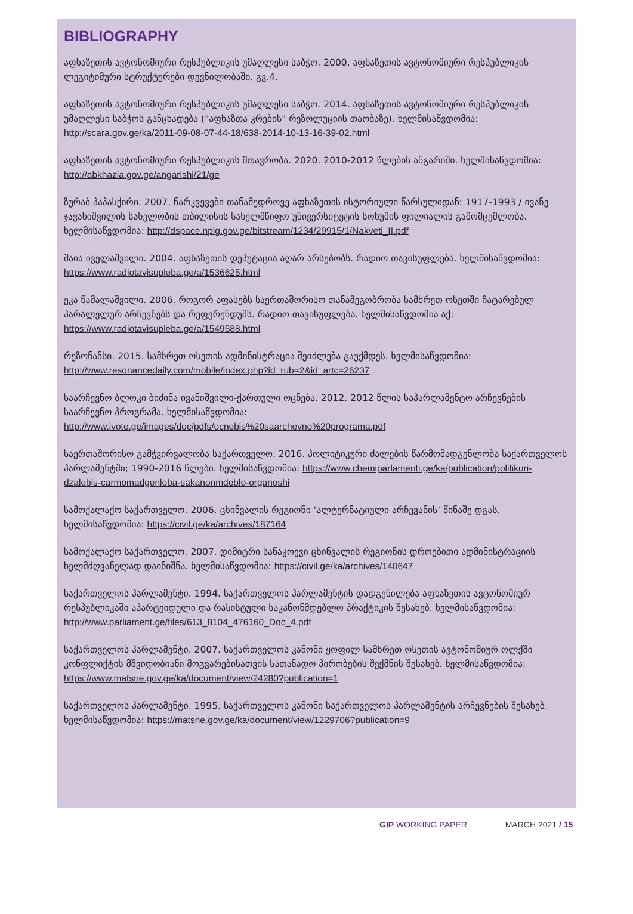BIBLIOGRAPHY
აფხაზეთის ავტონომიური რესპუბლიკის უმაღლესი საბჭო. 2000. აფხაზეთის ავტონომიური რესპუბლიკის ლეგიტიმური სტრუქტურები დევნილობაში. გვ.4.
აფხაზეთის ავტონომიური რესპუბლიკის უმაღლესი საბჭო. 2014. აფხაზეთის ავტონომიური რესპუბლიკის უმაღლესი საბჭოს განცხადება ("აფხაზთა კრების" რეზოლუციის თაობაზე). ხელმისაწვდომია: http://scara.gov.ge/ka/2011-09-08-07-44-18/638-2014-10-13-16-39-02.html
აფხაზეთის ავტონომიური რესპუბლიკის მთავრობა. 2020. 2010-2012 წლების ანგარიში. ხელმისაწვდომია: http://abkhazia.gov.ge/angarishi/21/ge
ზურაბ პაპასქირი. 2007. ნარკვევები თანამედროვე აფხაზეთის ისტორიული წარსულიდან: 1917-1993 / ივანე ჯავახიშვილის სახელობის თბილისის სახელმწიფო უნივერსიტეტის სოხუმის ფილიალის გამომცემლობა. ხელმისაწვდომია: http://dspace.nplg.gov.ge/bitstream/1234/29915/1/Nakveti_II.pdf
მაია იველაშვილი. 2004. აფხაზეთის დეპუტაცია აღარ არსებობს. რადიო თავისუფლება. ხელმისაწვდომია: https://www.radiotavisupleba.ge/a/1536625.html
ეკა წამალაშვილი. 2006. როგორ აფასებს საერთაშორისო თანამეგობრობა სამხრეთ ოსეთში ჩატარებულ პარალელურ არჩევნებს და რეფერენდუმს. რადიო თავისუფლება. ხელმისაწვდომია აქ: https://www.radiotavisupleba.ge/a/1549588.html
რეზონანსი. 2015. სამხრეთ ოსეთის ადმინისტრაცია შეიძლება გაუქმდეს. ხელმისაწვდომია: http://www.resonancedaily.com/mobile/index.php?id_rub=2&id_artc=26237
საარჩევნო ბლოკი ბიძინა ივანიშვილი-ქართული ოცნება. 2012. 2012 წლის საპარლამენტო არჩევნების საარჩევნო პროგრამა. ხელმისაწვდომია: http://www.ivote.ge/images/doc/pdfs/ocnebis%20saarchevno%20programa.pdf
საერთაშორისო გამჭვირვალობა საქართველო. 2016. პოლიტიკური ძალების წარმომადგენლობა საქართველოს პარლამენტში; 1990-2016 წლები. ხელმისაწვდომია: https://www.chemiparlamenti.ge/ka/publication/politikuri-dzalebis-carmomadgenloba-sakanonmdeblo-organoshi
სამოქალაქო საქართველო. 2006. ცხინვალის რეგიონი ‘ალტერნატიული არჩევანის’ წინაშე დგას. ხელმისაწვდომია: https://civil.ge/ka/archives/187164
სამოქალაქო საქართველო. 2007. დიმიტრი სანაკოევი ცხინვალის რეგიონის დროებითი ადმინისტრაციის ხელმძღვანელად დაინიშნა. ხელმისაწვდომია: https://civil.ge/ka/archives/140647
საქართველოს პარლამენტი. 1994. საქართველოს პარლამენტის დადგენილება აფხაზეთის ავტონომიურ რესპუბლიკაში აპარტეიდული და რასისტული საკანონმდებლო პრაქტიკის შესახებ. ხელმისაწვდომია: http://www.parliament.ge/files/613_8104_476160_Doc_4.pdf
საქართველოს პარლამენტი. 2007. საქართველოს კანონი ყოფილ სამხრეთ ოსეთის ავტონომიურ ოლქში კონფლიქტის მშვიდობიანი მოგვარებისათვის სათანადო პირობების შექმნის შესახებ. ხელმისაწვდომია: https://www.matsne.gov.ge/ka/document/view/24280?publication=1
საქართველოს პარლამენტი. 1995. საქართველოს კანონი საქართველოს პარლამენტის არჩევნების შესახებ. ხელმისაწვდომია: https://matsne.gov.ge/ka/document/view/1229706?publication=9
GIP WORKING PAPER MARCH 2021 / 15